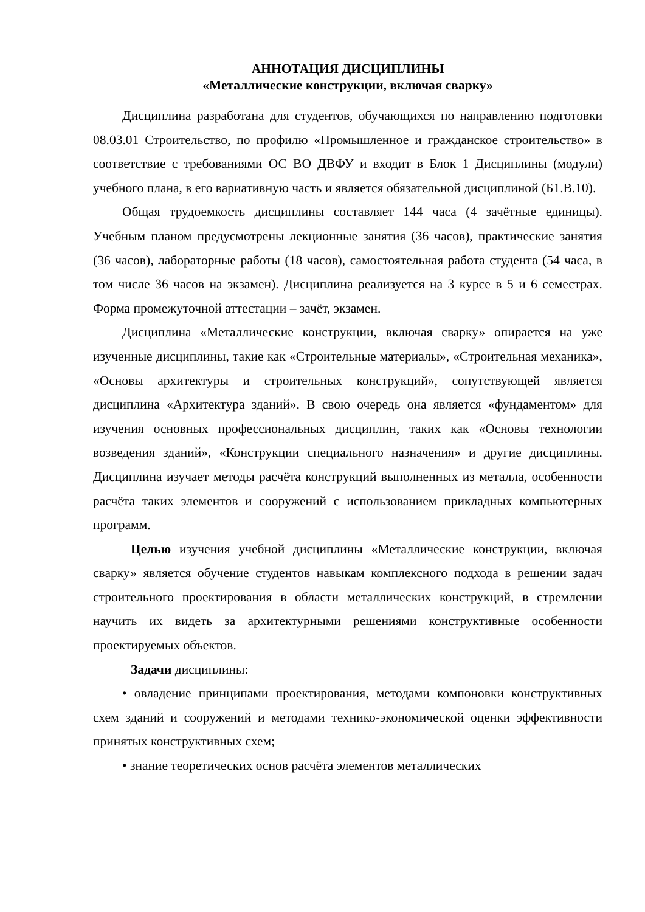АННОТАЦИЯ ДИСЦИПЛИНЫ
«Металлические конструкции, включая сварку»
Дисциплина разработана для студентов, обучающихся по направлению подготовки 08.03.01 Строительство, по профилю «Промышленное и гражданское строительство» в соответствие с требованиями ОС ВО ДВФУ и входит в Блок 1 Дисциплины (модули) учебного плана, в его вариативную часть и является обязательной дисциплиной (Б1.В.10).
Общая трудоемкость дисциплины составляет 144 часа (4 зачётные единицы). Учебным планом предусмотрены лекционные занятия (36 часов), практические занятия (36 часов), лабораторные работы (18 часов), самостоятельная работа студента (54 часа, в том числе 36 часов на экзамен). Дисциплина реализуется на 3 курсе в 5 и 6 семестрах. Форма промежуточной аттестации – зачёт, экзамен.
Дисциплина «Металлические конструкции, включая сварку» опирается на уже изученные дисциплины, такие как «Строительные материалы», «Строительная механика», «Основы архитектуры и строительных конструкций», сопутствующей является дисциплина «Архитектура зданий». В свою очередь она является «фундаментом» для изучения основных профессиональных дисциплин, таких как «Основы технологии возведения зданий», «Конструкции специального назначения» и другие дисциплины. Дисциплина изучает методы расчёта конструкций выполненных из металла, особенности расчёта таких элементов и сооружений с использованием прикладных компьютерных программ.
Целью изучения учебной дисциплины «Металлические конструкции, включая сварку» является обучение студентов навыкам комплексного подхода в решении задач строительного проектирования в области металлических конструкций, в стремлении научить их видеть за архитектурными решениями конструктивные особенности проектируемых объектов.
Задачи дисциплины:
• овладение принципами проектирования, методами компоновки конструктивных схем зданий и сооружений и методами технико-экономической оценки эффективности принятых конструктивных схем;
• знание теоретических основ расчёта элементов металлических